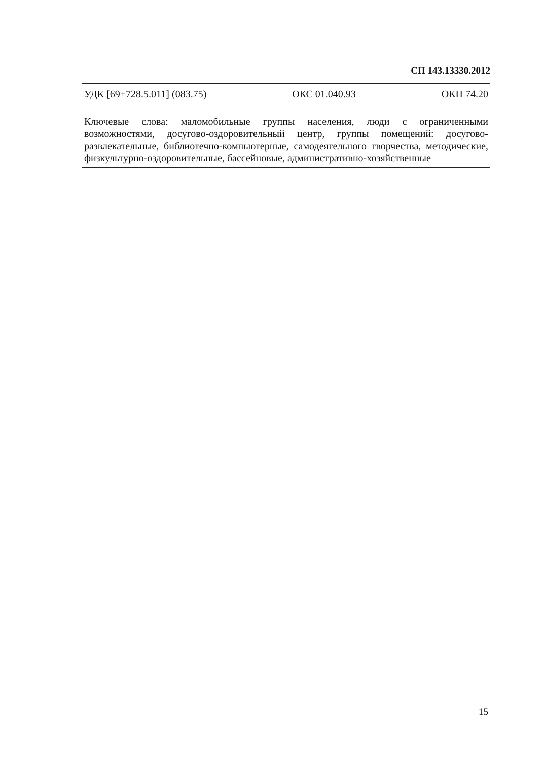СП 143.13330.2012
УДК [69+728.5.011] (083.75) ОКС 01.040.93 ОКП 74.20
Ключевые слова: маломобильные группы населения, люди с ограниченными возможностями, досугово-оздоровительный центр, группы помещений: досугово-развлекательные, библиотечно-компьютерные, самодеятельного творчества, методические, физкультурно-оздоровительные, бассейновые, административно-хозяйственные
15